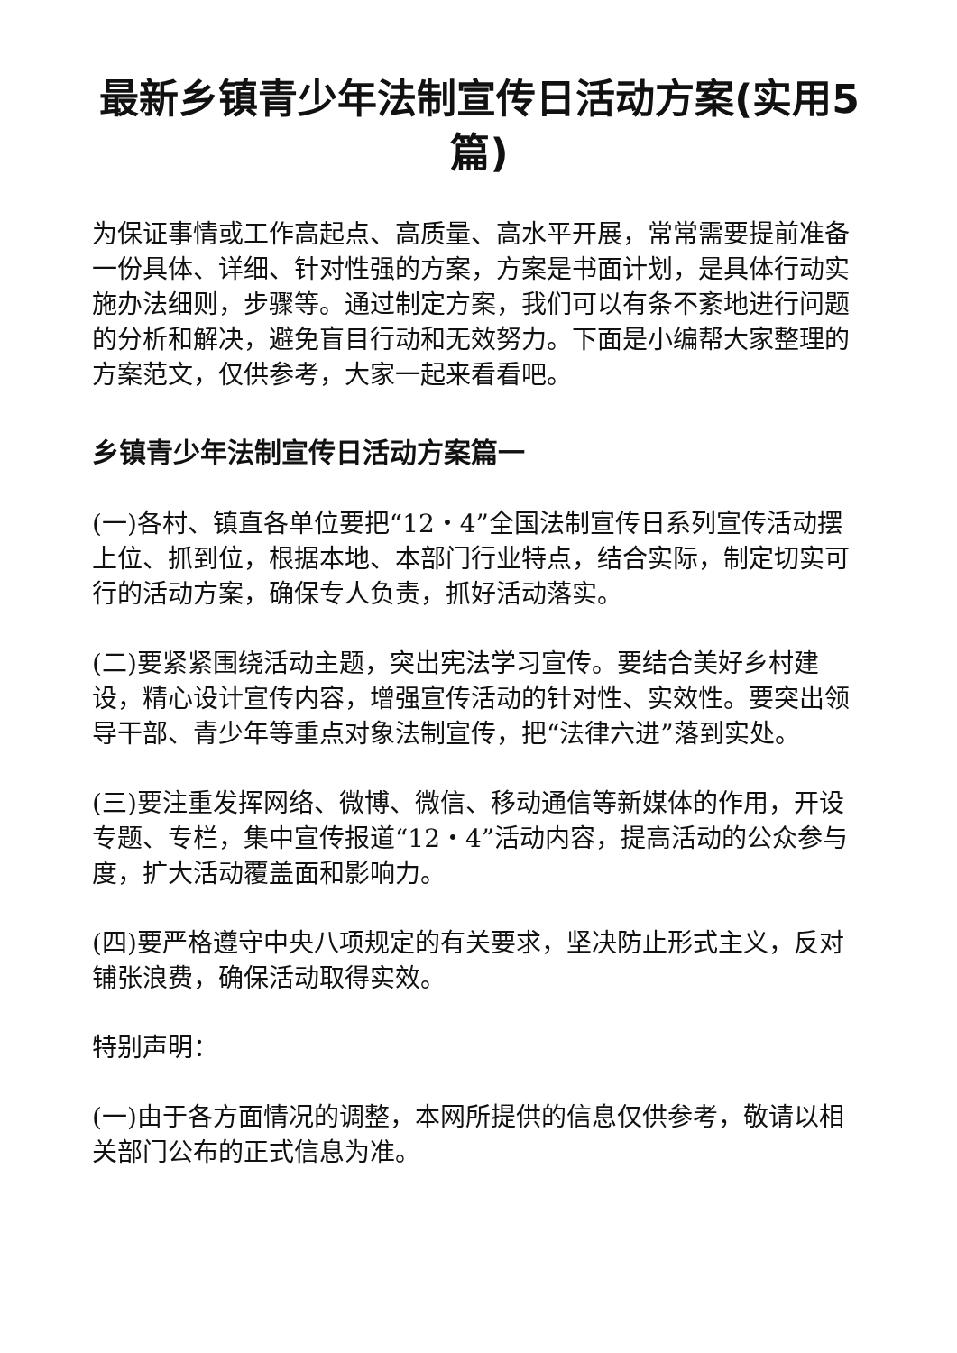最新乡镇青少年法制宣传日活动方案(实用5篇)
为保证事情或工作高起点、高质量、高水平开展，常常需要提前准备一份具体、详细、针对性强的方案，方案是书面计划，是具体行动实施办法细则，步骤等。通过制定方案，我们可以有条不紊地进行问题的分析和解决，避免盲目行动和无效努力。下面是小编帮大家整理的方案范文，仅供参考，大家一起来看看吧。
乡镇青少年法制宣传日活动方案篇一
(一)各村、镇直各单位要把“12・4”全国法制宣传日系列宣传活动摆上位、抓到位，根据本地、本部门行业特点，结合实际，制定切实可行的活动方案，确保专人负责，抓好活动落实。
(二)要紧紧围绕活动主题，突出宪法学习宣传。要结合美好乡村建设，精心设计宣传内容，增强宣传活动的针对性、实效性。要突出领导干部、青少年等重点对象法制宣传，把“法律六进”落到实处。
(三)要注重发挥网络、微博、微信、移动通信等新媒体的作用，开设专题、专栏，集中宣传报道“12・4”活动内容，提高活动的公众参与度，扩大活动覆盖面和影响力。
(四)要严格遵守中央八项规定的有关要求，坚决防止形式主义，反对铺张浪费，确保活动取得实效。
特别声明：
(一)由于各方面情况的调整，本网所提供的信息仅供参考，敬请以相关部门公布的正式信息为准。